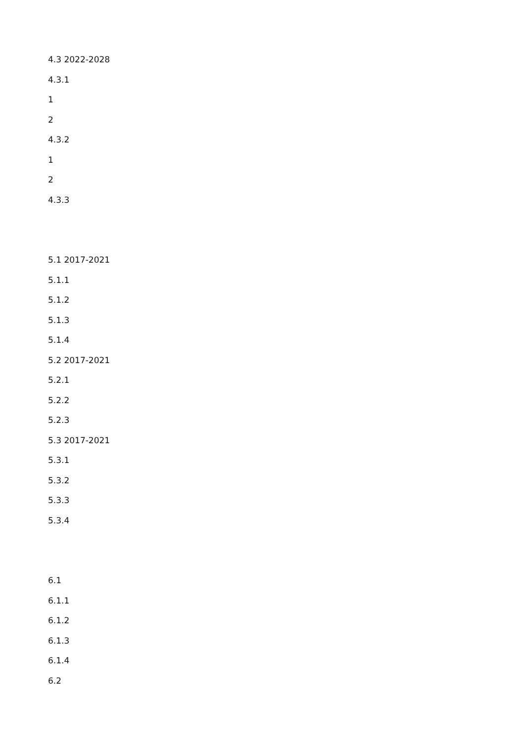4.3 2022-2028
4.3.1
1
2
4.3.2
1
2
4.3.3
5.1 2017-2021
5.1.1
5.1.2
5.1.3
5.1.4
5.2 2017-2021
5.2.1
5.2.2
5.2.3
5.3 2017-2021
5.3.1
5.3.2
5.3.3
5.3.4
6.1
6.1.1
6.1.2
6.1.3
6.1.4
6.2